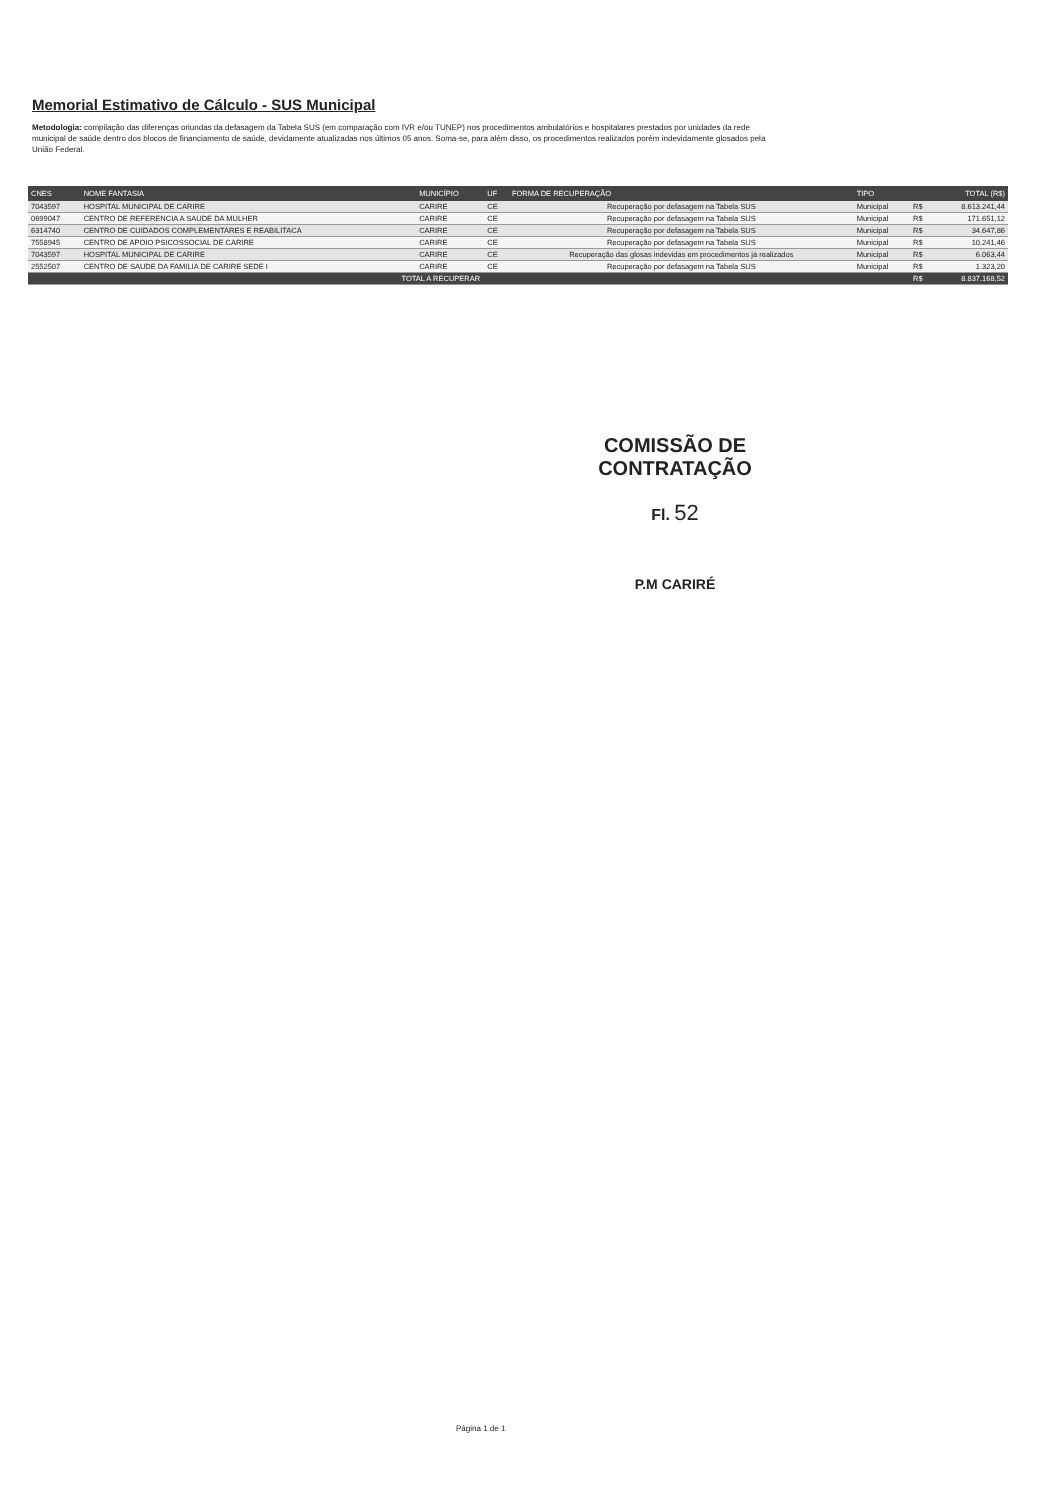Memorial Estimativo de Cálculo - SUS Municipal
Metodologia: compilação das diferenças oriundas da defasagem da Tabela SUS (em comparação com IVR e/ou TUNEP) nos procedimentos ambulatórios e hospitalares prestados por unidades da rede municipal de saúde dentro dos blocos de financiamento de saúde, devidamente atualizadas nos últimos 05 anos. Soma-se, para além disso, os procedimentos realizados porém indevidamente glosados pela União Federal.
| CNES | NOME FANTASIA | MUNICÍPIO | UF | FORMA DE RECUPERAÇÃO | TIPO | | TOTAL (R$) |
| --- | --- | --- | --- | --- | --- | --- | --- |
| 7043597 | HOSPITAL MUNICIPAL DE CARIRE | CARIRE | CE | Recuperação por defasagem na Tabela SUS | Municipal | R$ | 8.613.241,44 |
| 0699047 | CENTRO DE REFERENCIA A SAUDE DA MULHER | CARIRE | CE | Recuperação por defasagem na Tabela SUS | Municipal | R$ | 171.651,12 |
| 6314740 | CENTRO DE CUIDADOS COMPLEMENTARES E REABILITACA | CARIRE | CE | Recuperação por defasagem na Tabela SUS | Municipal | R$ | 34.647,86 |
| 7558945 | CENTRO DE APOIO PSICOSSOCIAL DE CARIRE | CARIRE | CE | Recuperação por defasagem na Tabela SUS | Municipal | R$ | 10.241,46 |
| 7043597 | HOSPITAL MUNICIPAL DE CARIRE | CARIRE | CE | Recuperação das glosas indevidas em procedimentos já realizados | Municipal | R$ | 6.063,44 |
| 2552507 | CENTRO DE SAUDE DA FAMILIA DE CARIRE SEDE I | CARIRE | CE | Recuperação por defasagem na Tabela SUS | Municipal | R$ | 1.323,20 |
| TOTAL A RECUPERAR | | | | | | R$ | 8.837.168,52 |
COMISSÃO DE CONTRATAÇÃO
Fl. 52
P.M CARIRÉ
Página 1 de 1